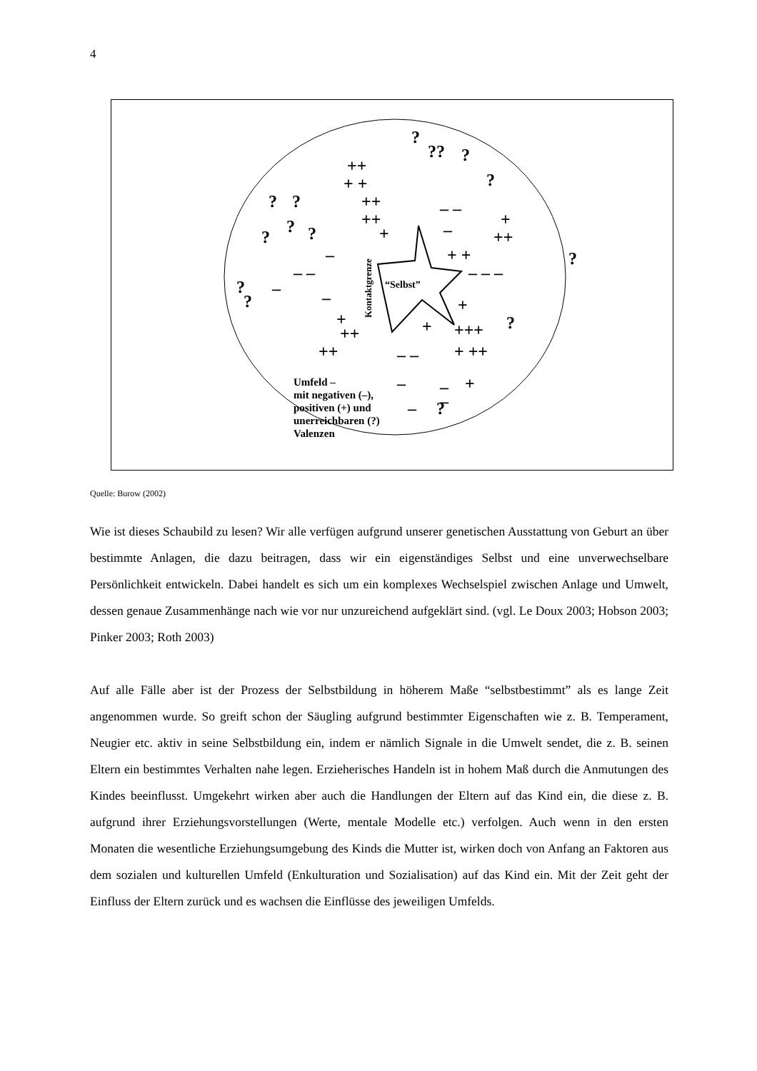4
“Selbst”
Kontaktgrenze
?
??
?
?
?
?
?
?
?
?
?
?
?
?
++
+ +
++
++
+
+
++
+ +
+
+
++
++
+
+++
+ ++
+
–
– –
–
–
– –
–
– – –
– –
–
–
–
–
Umfeld –
mit negativen (–),
positiven (+) und
unerreichbaren (?)
Valenzen
Quelle: Burow (2002)
Wie ist dieses Schaubild zu lesen? Wir alle verfügen aufgrund unserer genetischen Ausstattung von Geburt an über bestimmte Anlagen, die dazu beitragen, dass wir ein eigenständiges Selbst und eine unverwechselbare Persönlichkeit entwickeln. Dabei handelt es sich um ein komplexes Wechselspiel zwischen Anlage und Umwelt, dessen genaue Zusammenhänge nach wie vor nur unzureichend aufgeklärt sind. (vgl. Le Doux 2003; Hobson 2003; Pinker 2003; Roth 2003)
Auf alle Fälle aber ist der Prozess der Selbstbildung in höherem Maße “selbstbestimmt” als es lange Zeit angenommen wurde. So greift schon der Säugling aufgrund bestimmter Eigenschaften wie z. B. Temperament, Neugier etc. aktiv in seine Selbstbildung ein, indem er nämlich Signale in die Umwelt sendet, die z. B. seinen Eltern ein bestimmtes Verhalten nahe legen. Erzieherisches Handeln ist in hohem Maß durch die Anmutungen des Kindes beeinflusst. Umgekehrt wirken aber auch die Handlungen der Eltern auf das Kind ein, die diese z. B. aufgrund ihrer Erziehungsvorstellungen (Werte, mentale Modelle etc.) verfolgen. Auch wenn in den ersten Monaten die wesentliche Erziehungsumgebung des Kinds die Mutter ist, wirken doch von Anfang an Faktoren aus dem sozialen und kulturellen Umfeld (Enkulturation und Sozialisation) auf das Kind ein. Mit der Zeit geht der Einfluss der Eltern zurück und es wachsen die Einflüsse des jeweiligen Umfelds.